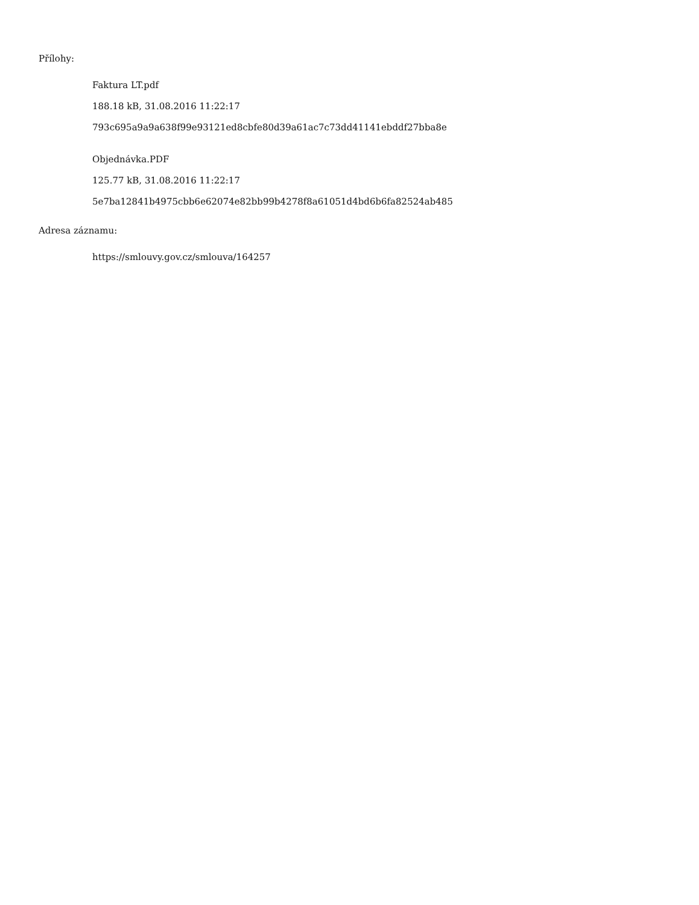Přílohy:
Faktura LT.pdf
188.18 kB, 31.08.2016 11:22:17
793c695a9a9a638f99e93121ed8cbfe80d39a61ac7c73dd41141ebddf27bba8e
Objednávka.PDF
125.77 kB, 31.08.2016 11:22:17
5e7ba12841b4975cbb6e62074e82bb99b4278f8a61051d4bd6b6fa82524ab485
Adresa záznamu:
https://smlouvy.gov.cz/smlouva/164257